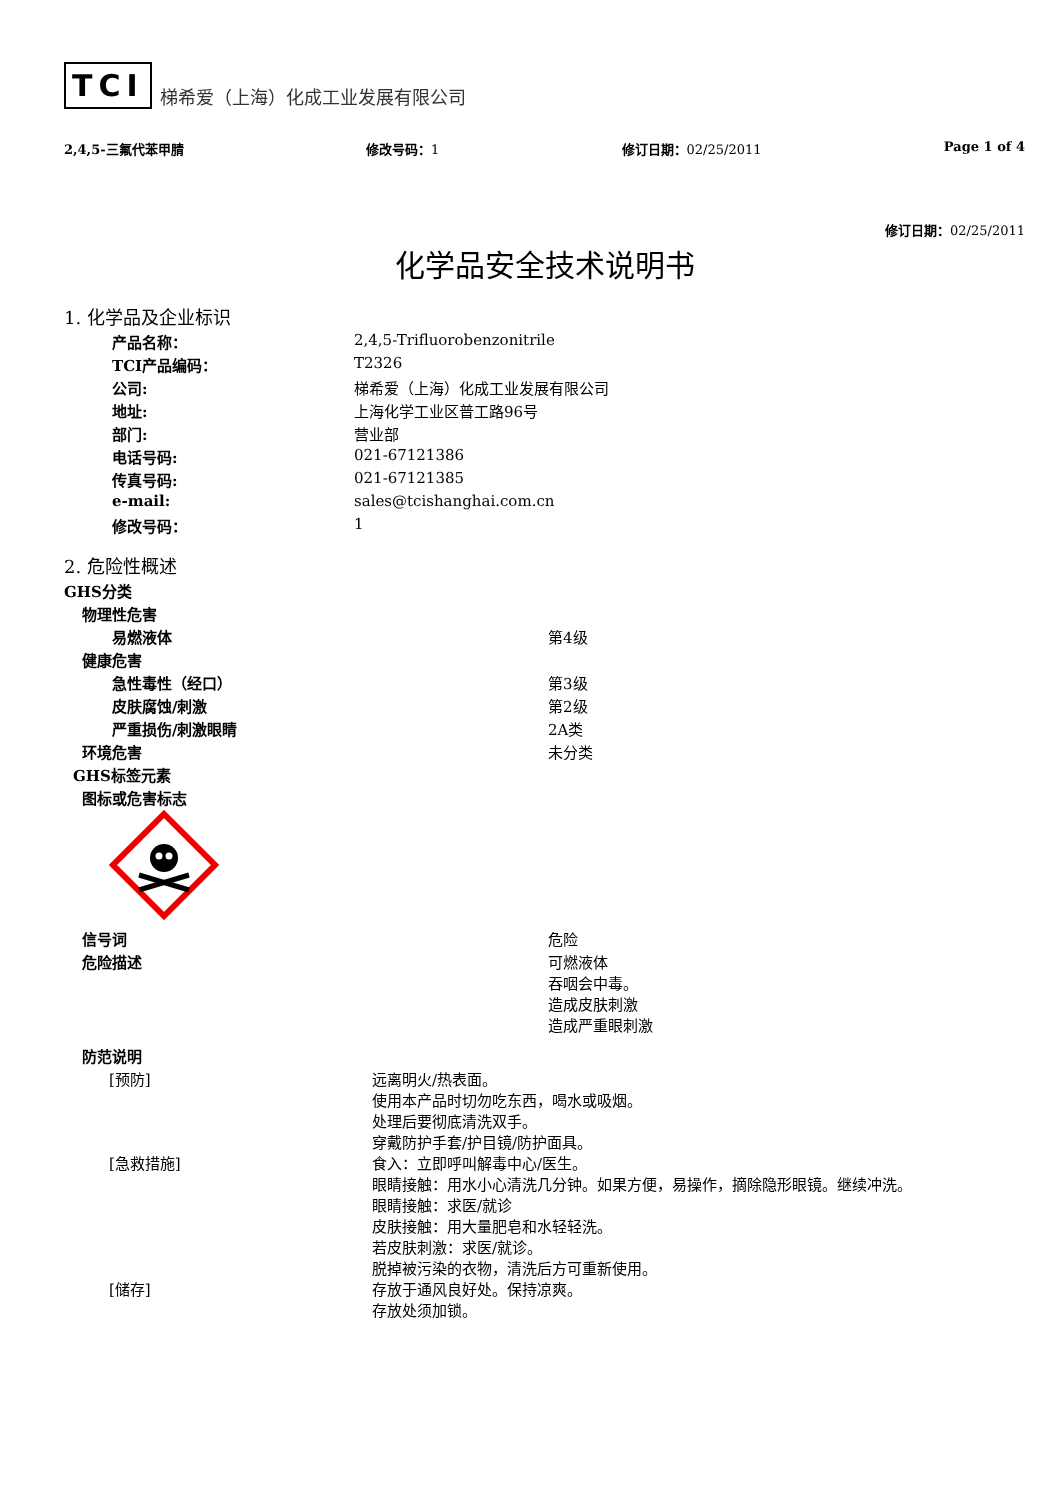TCI 梯希爱（上海）化成工业发展有限公司
2,4,5-三氟代苯甲腈 修改号码：1 修订日期：02/25/2011 Page 1 of 4
修订日期：02/25/2011
化学品安全技术说明书
1. 化学品及企业标识
| 产品名称： | 2,4,5-Trifluorobenzonitrile |
| TCI产品编码： | T2326 |
| 公司: | 梯希爱（上海）化成工业发展有限公司 |
| 地址: | 上海化学工业区普工路96号 |
| 部门: | 营业部 |
| 电话号码: | 021-67121386 |
| 传真号码: | 021-67121385 |
| e-mail: | sales@tcishanghai.com.cn |
| 修改号码： | 1 |
2. 危险性概述
| GHS分类 | |
| 物理性危害 | |
| 易燃液体 | 第4级 |
| 健康危害 | |
| 急性毒性（经口） | 第3级 |
| 皮肤腐蚀/刺激 | 第2级 |
| 严重损伤/刺激眼睛 | 2A类 |
| 环境危害 | 未分类 |
| GHS标签元素 | |
| 图标或危害标志 | |
| 信号词 | 危险 |
| 危险描述 | 可燃液体 吞咽会中毒。 造成皮肤刺激 造成严重眼刺激 |
| 防范说明 | |
| [预防] | 远离明火/热表面。 使用本产品时切勿吃东西，喝水或吸烟。 处理后要彻底清洗双手。 穿戴防护手套/护目镜/防护面具。 |
| [急救措施] | 食入：立即呼叫解毒中心/医生。 眼睛接触：用水小心清洗几分钟。如果方便，易操作，摘除隐形眼镜。继续冲洗。 眼睛接触：求医/就诊 皮肤接触：用大量肥皂和水轻轻洗。 若皮肤刺激：求医/就诊。 脱掉被污染的衣物，清洗后方可重新使用。 |
| [储存] | 存放于通风良好处。保持凉爽。 存放处须加锁。 |